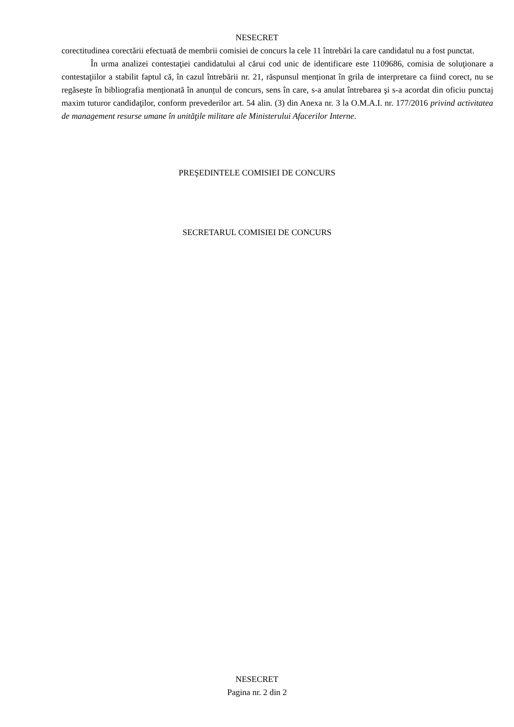NESECRET
corectitudinea corectării efectuată de membrii comisiei de concurs la cele 11 întrebări la care candidatul nu a fost punctat.
În urma analizei contestaţiei candidatului al cărui cod unic de identificare este 1109686, comisia de soluţionare a contestaţiilor a stabilit faptul că, în cazul întrebării nr. 21, răspunsul menționat în grila de interpretare ca fiind corect, nu se regăsește în bibliografia menționată în anunțul de concurs, sens în care, s-a anulat întrebarea şi s-a acordat din oficiu punctaj maxim tuturor candidaţilor, conform prevederilor art. 54 alin. (3) din Anexa nr. 3 la O.M.A.I. nr. 177/2016 privind activitatea de management resurse umane în unităţile militare ale Ministerului Afacerilor Interne.
PREŞEDINTELE COMISIEI DE CONCURS
SECRETARUL COMISIEI DE CONCURS
NESECRET
Pagina nr. 2 din 2